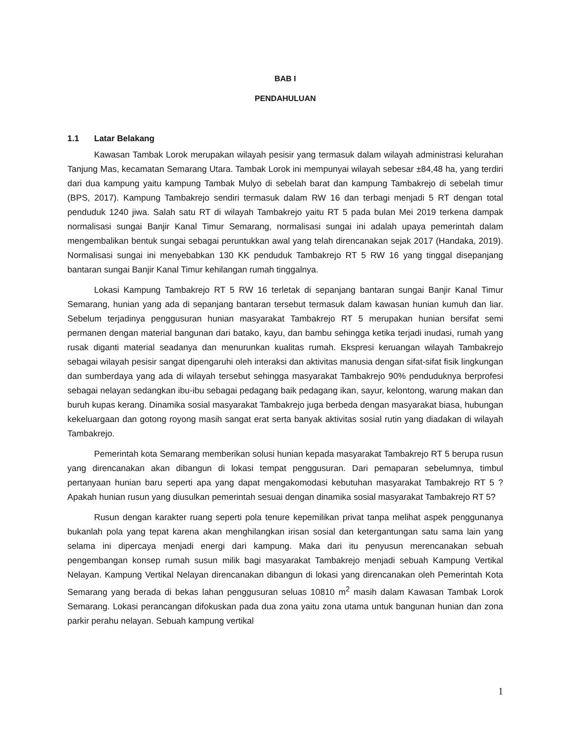BAB I
PENDAHULUAN
1.1 Latar Belakang
Kawasan Tambak Lorok merupakan wilayah pesisir yang termasuk dalam wilayah administrasi kelurahan Tanjung Mas, kecamatan Semarang Utara. Tambak Lorok ini mempunyai wilayah sebesar ±84,48 ha, yang terdiri dari dua kampung yaitu kampung Tambak Mulyo di sebelah barat dan kampung Tambakrejo di sebelah timur (BPS, 2017). Kampung Tambakrejo sendiri termasuk dalam RW 16 dan terbagi menjadi 5 RT dengan total penduduk 1240 jiwa. Salah satu RT di wilayah Tambakrejo yaitu RT 5 pada bulan Mei 2019 terkena dampak normalisasi sungai Banjir Kanal Timur Semarang, normalisasi sungai ini adalah upaya pemerintah dalam mengembalikan bentuk sungai sebagai peruntukkan awal yang telah direncanakan sejak 2017 (Handaka, 2019). Normalisasi sungai ini menyebabkan 130 KK penduduk Tambakrejo RT 5 RW 16 yang tinggal disepanjang bantaran sungai Banjir Kanal Timur kehilangan rumah tinggalnya.
Lokasi Kampung Tambakrejo RT 5 RW 16 terletak di sepanjang bantaran sungai Banjir Kanal Timur Semarang, hunian yang ada di sepanjang bantaran tersebut termasuk dalam kawasan hunian kumuh dan liar. Sebelum terjadinya penggusuran hunian masyarakat Tambakrejo RT 5 merupakan hunian bersifat semi permanen dengan material bangunan dari batako, kayu, dan bambu sehingga ketika terjadi inudasi, rumah yang rusak diganti material seadanya dan menurunkan kualitas rumah. Ekspresi keruangan wilayah Tambakrejo sebagai wilayah pesisir sangat dipengaruhi oleh interaksi dan aktivitas manusia dengan sifat-sifat fisik lingkungan dan sumberdaya yang ada di wilayah tersebut sehingga masyarakat Tambakrejo 90% penduduknya berprofesi sebagai nelayan sedangkan ibu-ibu sebagai pedagang baik pedagang ikan, sayur, kelontong, warung makan dan buruh kupas kerang. Dinamika sosial masyarakat Tambakrejo juga berbeda dengan masyarakat biasa, hubungan kekeluargaan dan gotong royong masih sangat erat serta banyak aktivitas sosial rutin yang diadakan di wilayah Tambakrejo.
Pemerintah kota Semarang memberikan solusi hunian kepada masyarakat Tambakrejo RT 5 berupa rusun yang direncanakan akan dibangun di lokasi tempat penggusuran. Dari pemaparan sebelumnya, timbul pertanyaan hunian baru seperti apa yang dapat mengakomodasi kebutuhan masyarakat Tambakrejo RT 5 ? Apakah hunian rusun yang diusulkan pemerintah sesuai dengan dinamika sosial masyarakat Tambakrejo RT 5?
Rusun dengan karakter ruang seperti pola tenure kepemilikan privat tanpa melihat aspek penggunanya bukanlah pola yang tepat karena akan menghilangkan irisan sosial dan ketergantungan satu sama lain yang selama ini dipercaya menjadi energi dari kampung. Maka dari itu penyusun merencanakan sebuah pengembangan konsep rumah susun milik bagi masyarakat Tambakrejo menjadi sebuah Kampung Vertikal Nelayan. Kampung Vertikal Nelayan direncanakan dibangun di lokasi yang direncanakan oleh Pemerintah Kota Semarang yang berada di bekas lahan penggusuran seluas 10810 m<sup>2</sup> masih dalam Kawasan Tambak Lorok Semarang. Lokasi perancangan difokuskan pada dua zona yaitu zona utama untuk bangunan hunian dan zona parkir perahu nelayan. Sebuah kampung vertikal
1